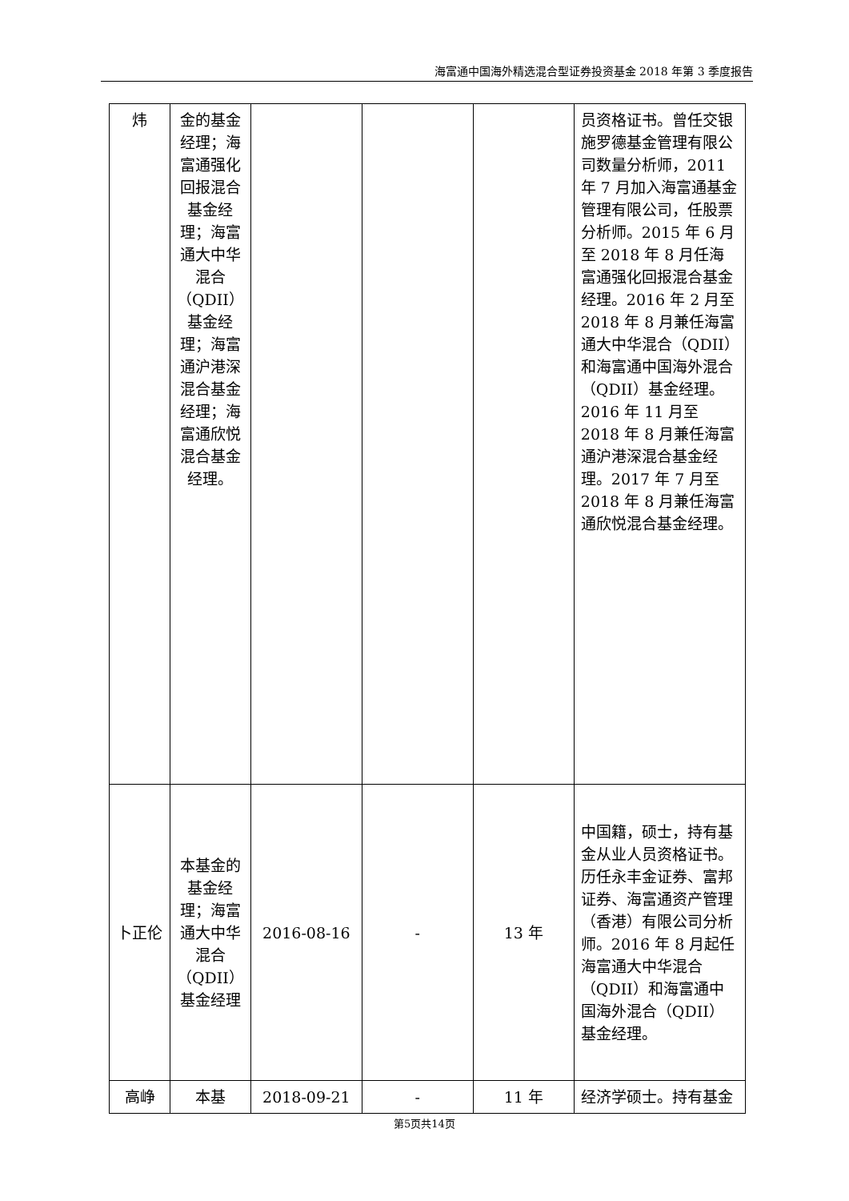海富通中国海外精选混合型证券投资基金 2018 年第 3 季度报告
| 炜 | 金的基金经理；海富通强化回报混合基金经理；海富通大中华混合（QDII）基金经理；海富通沪港深混合基金经理；海富通欣悦混合基金经理。 | | | | 员资格证书。曾任交银施罗德基金管理有限公司数量分析师，2011 年 7 月加入海富通基金管理有限公司，任股票分析师。2015 年 6 月至 2018 年 8 月任海富通强化回报混合基金经理。2016 年 2 月至 2018 年 8 月兼任海富通大中华混合（QDII）和海富通中国海外混合（QDII）基金经理。2016 年 11 月至 2018 年 8 月兼任海富通沪港深混合基金经理。2017 年 7 月至 2018 年 8 月兼任海富通欣悦混合基金经理。 |
| 卜正伦 | 本基金的基金经理；海富通大中华混合（QDII）基金经理 | 2016-08-16 | - | 13 年 | 中国籍，硕士，持有基金从业人员资格证书。历任永丰金证券、富邦证券、海富通资产管理（香港）有限公司分析师。2016 年 8 月起任海富通大中华混合（QDII）和海富通中国海外混合（QDII）基金经理。 |
| 高峥 | 本基 | 2018-09-21 | - | 11 年 | 经济学硕士。持有基金 |
第5页共14页